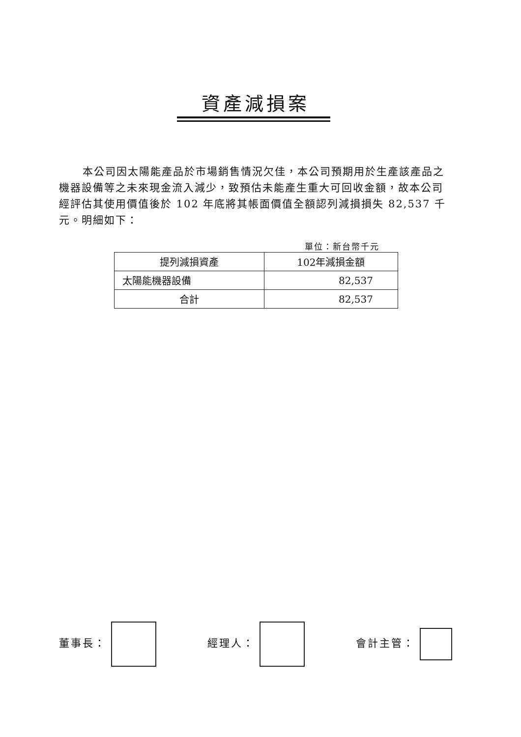資產減損案
本公司因太陽能產品於市場銷售情況欠佳，本公司預期用於生產該產品之機器設備等之未來現金流入減少，致預估未能產生重大可回收金額，故本公司經評估其使用價值後於 102 年底將其帳面價值全額認列減損損失 82,537 千元。明細如下：
單位：新台幣千元
| 提列減損資產 | 102年減損金額 |
| --- | --- |
| 太陽能機器設備 | 82,537 |
| 合計 | 82,537 |
董事長： 經理人： 會計主管：